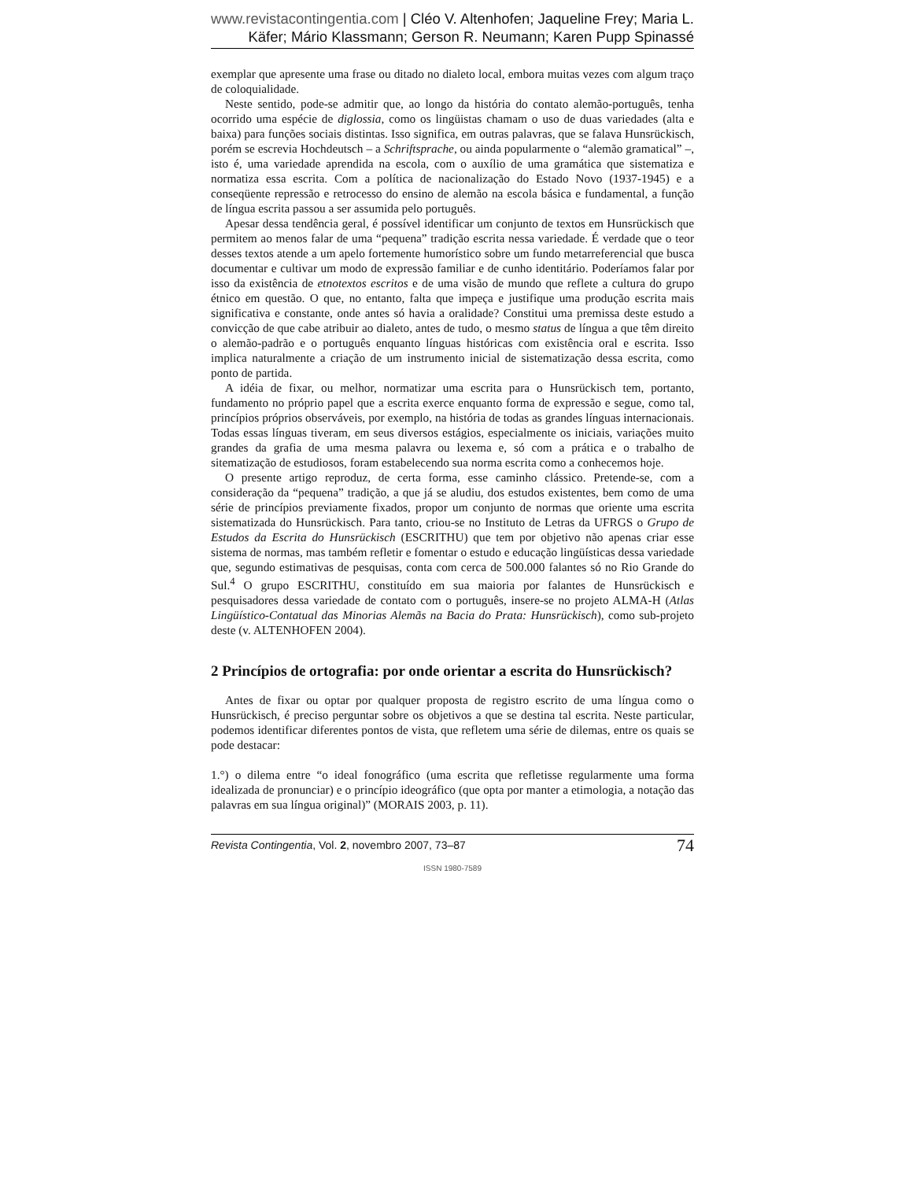www.revistacontingentia.com | Cléo V. Altenhofen; Jaqueline Frey; Maria L. Käfer; Mário Klassmann; Gerson R. Neumann; Karen Pupp Spinassé
exemplar que apresente uma frase ou ditado no dialeto local, embora muitas vezes com algum traço de coloquialidade.
Neste sentido, pode-se admitir que, ao longo da história do contato alemão-português, tenha ocorrido uma espécie de diglossia, como os lingüistas chamam o uso de duas variedades (alta e baixa) para funções sociais distintas. Isso significa, em outras palavras, que se falava Hunsrückisch, porém se escrevia Hochdeutsch – a Schriftsprache, ou ainda popularmente o “alemão gramatical” –, isto é, uma variedade aprendida na escola, com o auxílio de uma gramática que sistematiza e normatiza essa escrita. Com a política de nacionalização do Estado Novo (1937-1945) e a conseqüente repressão e retrocesso do ensino de alemão na escola básica e fundamental, a função de língua escrita passou a ser assumida pelo português.
Apesar dessa tendência geral, é possível identificar um conjunto de textos em Hunsrückisch que permitem ao menos falar de uma “pequena” tradição escrita nessa variedade. É verdade que o teor desses textos atende a um apelo fortemente humorístico sobre um fundo metarreferencial que busca documentar e cultivar um modo de expressão familiar e de cunho identitário. Poderíamos falar por isso da existência de etnotextos escritos e de uma visão de mundo que reflete a cultura do grupo étnico em questão. O que, no entanto, falta que impeça e justifique uma produção escrita mais significativa e constante, onde antes só havia a oralidade? Constitui uma premissa deste estudo a convicção de que cabe atribuir ao dialeto, antes de tudo, o mesmo status de língua a que têm direito o alemão-padrão e o português enquanto línguas históricas com existência oral e escrita. Isso implica naturalmente a criação de um instrumento inicial de sistematização dessa escrita, como ponto de partida.
A idéia de fixar, ou melhor, normatizar uma escrita para o Hunsrückisch tem, portanto, fundamento no próprio papel que a escrita exerce enquanto forma de expressão e segue, como tal, princípios próprios observáveis, por exemplo, na história de todas as grandes línguas internacionais. Todas essas línguas tiveram, em seus diversos estágios, especialmente os iniciais, variações muito grandes da grafia de uma mesma palavra ou lexema e, só com a prática e o trabalho de sitematização de estudiosos, foram estabelecendo sua norma escrita como a conhecemos hoje.
O presente artigo reproduz, de certa forma, esse caminho clássico. Pretende-se, com a consideração da “pequena” tradição, a que já se aludiu, dos estudos existentes, bem como de uma série de princípios previamente fixados, propor um conjunto de normas que oriente uma escrita sistematizada do Hunsrückisch. Para tanto, criou-se no Instituto de Letras da UFRGS o Grupo de Estudos da Escrita do Hunsrückisch (ESCRITHU) que tem por objetivo não apenas criar esse sistema de normas, mas também refletir e fomentar o estudo e educação lingüísticas dessa variedade que, segundo estimativas de pesquisas, conta com cerca de 500.000 falantes só no Rio Grande do Sul.<sup>4</sup> O grupo ESCRITHU, constituído em sua maioria por falantes de Hunsrückisch e pesquisadores dessa variedade de contato com o português, insere-se no projeto ALMA-H (Atlas Lingüístico-Contatual das Minorias Alemãs na Bacia do Prata: Hunsrückisch), como sub-projeto deste (v. ALTENHOFEN 2004).
2 Princípios de ortografia: por onde orientar a escrita do Hunsrückisch?
Antes de fixar ou optar por qualquer proposta de registro escrito de uma língua como o Hunsrückisch, é preciso perguntar sobre os objetivos a que se destina tal escrita. Neste particular, podemos identificar diferentes pontos de vista, que refletem uma série de dilemas, entre os quais se pode destacar:
1.°) o dilema entre “o ideal fonográfico (uma escrita que refletisse regularmente uma forma idealizada de pronunciar) e o princípio ideográfico (que opta por manter a etimologia, a notação das palavras em sua língua original)” (MORAIS 2003, p. 11).
Revista Contingentia, Vol. 2, novembro 2007, 73–87 74
ISSN 1980-7589